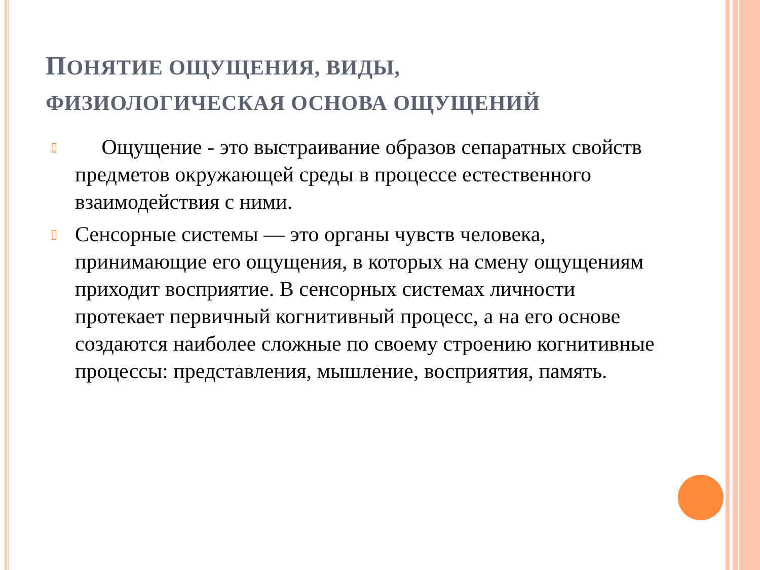ПОНЯТИЕ ОЩУЩЕНИЯ, ВИДЫ, ФИЗИОЛОГИЧЕСКАЯ ОСНОВА ОЩУЩЕНИЙ
▯ Ощущение - это выстраивание образов сепаратных свойств предметов окружающей среды в процессе естественного взаимодействия с ними.
▯ Сенсорные системы — это органы чувств человека, принимающие его ощущения, в которых на смену ощущениям приходит восприятие. В сенсорных системах личности протекает первичный когнитивный процесс, а на его основе создаются наиболее сложные по своему строению когнитивные процессы: представления, мышление, восприятия, память.